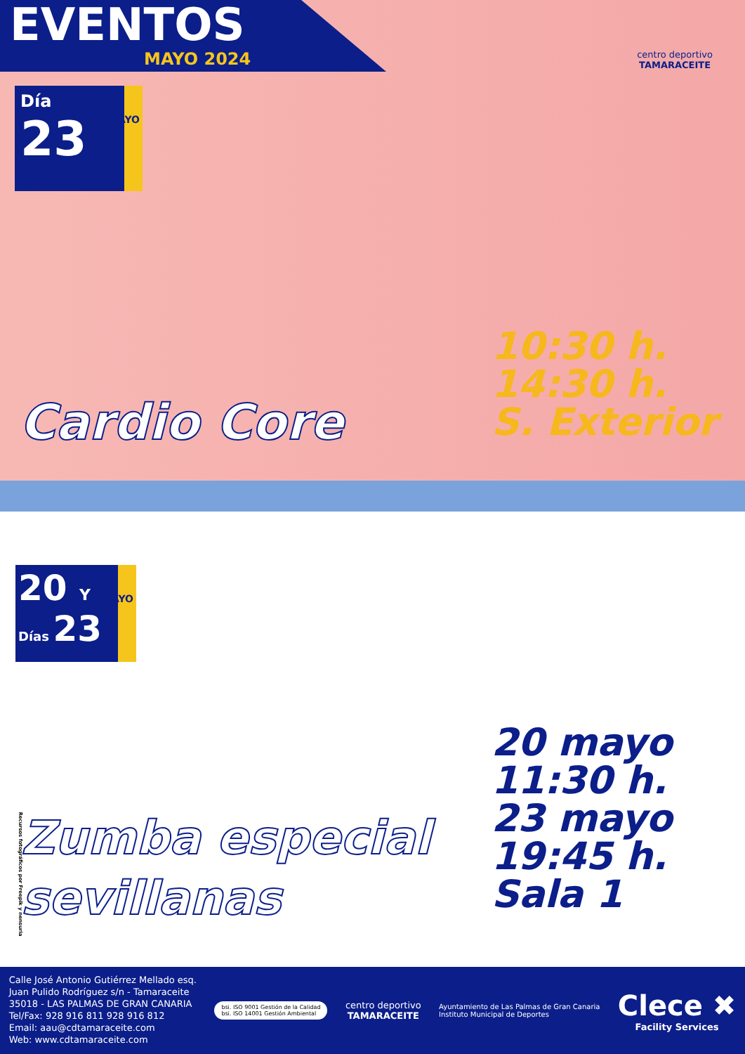EVENTOS
MAYO 2024
centro deportivo
TAMARACEITE
Día
23
MAYO
10:30 h.
14:30 h.
S. Exterior
Cardio Core
20 Y
Días 23
MAYO
20 mayo
11:30 h.
23 mayo
19:45 h.
Sala 1
Zumba especial
sevillanas
Recursos fotográficos por Freepik y nensuria
Calle José Antonio Gutiérrez Mellado esq.
Juan Pulido Rodríguez s/n - Tamaraceite
35018 - LAS PALMAS DE GRAN CANARIA
Tel/Fax: 928 916 811 928 916 812
Email: aau@cdtamaraceite.com
Web: www.cdtamaraceite.com
bsi. ISO 9001 Gestión de la Calidad
bsi. ISO 14001 Gestión Ambiental
centro deportivo
TAMARACEITE
Ayuntamiento de Las Palmas de Gran Canaria
Instituto Municipal de Deportes
Clece ✖
Facility Services